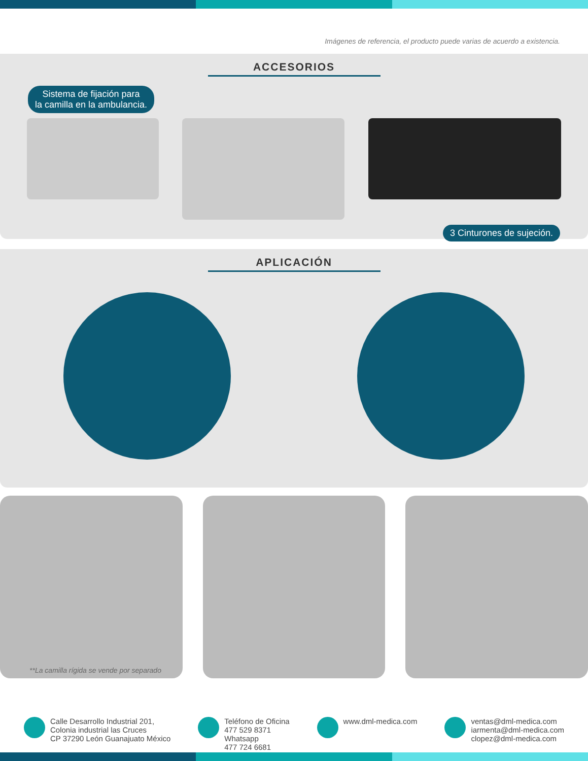Imágenes de referencia, el producto puede varias de acuerdo a existencia.
ACCESORIOS
Sistema de fijación para
la camilla en la ambulancia.
3 Cinturones de sujeción.
APLICACIÓN
**La camilla rígida se vende por separado
Calle Desarrollo Industrial 201,
Colonia industrial las Cruces
CP 37290 León Guanajuato México
Teléfono de Oficina
477 529 8371
Whatsapp
477 724 6681
www.dml-medica.com ventas@dml-medica.com
iarmenta@dml-medica.com
clopez@dml-medica.com